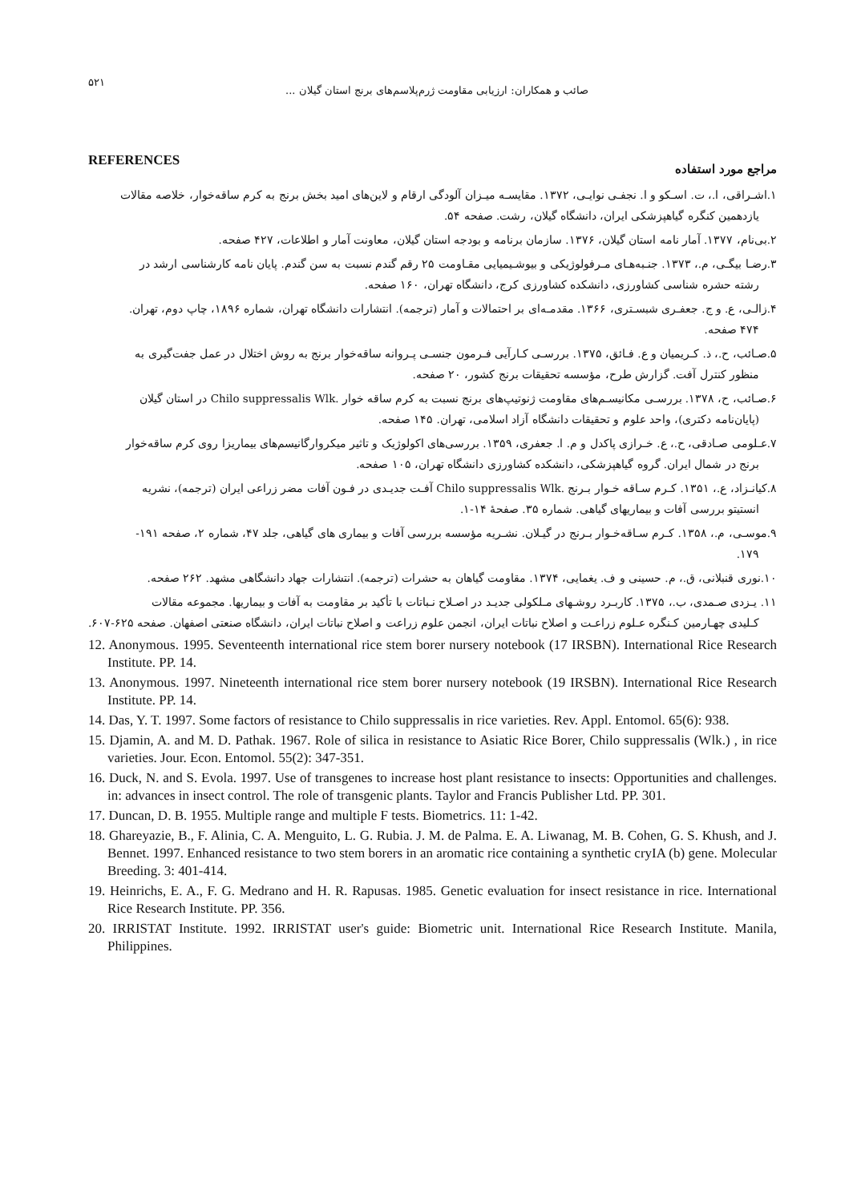۵۲۱ صائب و همکاران: ارزیابی مقاومت ژرم‌پلاسم‌های برنج استان گیلان ...
REFERENCES مراجع مورد استفاده
۱.اشـراقی، ا.، ت. اسـکو و ا. نجفـی نوایـی، ۱۳۷۲. مقایسـه میـزان آلودگی ارقام و لاین‌های امید بخش برنج به کرم ساقه‌خوار، خلاصه مقالات
یازدهمین کنگره گیاهپزشکی ایران، دانشگاه گیلان، رشت. صفحه ۵۴.
۲.بی‌نام، ۱۳۷۷. آمار نامه استان گیلان، ۱۳۷۶. سازمان برنامه و بودجه استان گیلان، معاونت آمار و اطلاعات، ۴۲۷ صفحه.
۳.رضـا بیگـی، م.، ۱۳۷۳. جنـبه‌هـای مـرفولوژیکی و بیوشـیمیایی مقـاومت ۲۵ رقم گندم نسبت به سن گندم. پایان نامه کارشناسی ارشد در
رشته حشره شناسی کشاورزی، دانشکده کشاورزی کرج، دانشگاه تهران، ۱۶۰ صفحه.
۴.زالـی، ع. و ج. جعفـری شبسـتری، ۱۳۶۶. مقدمـه‌ای بر احتمالات و آمار (ترجمه). انتشارات دانشگاه تهران، شماره ۱۸۹۶، چاپ دوم، تهران.
۴۷۴ صفحه.
۵.صـائب، ح.، ذ. کـریمیان و ع. فـائق، ۱۳۷۵. بررسـی کـارآیی فـرمون جنسـی پـروانه ساقه‌خوار برنج به روش اختلال در عمل جفت‌گیری به
منظور کنترل آفت. گزارش طرح، مؤسسه تحقیقات برنج کشور، ۲۰ صفحه.
۶.صـائب، ح، ۱۳۷۸. بررسـی مکانیسـم‌های مقاومت ژنوتیپ‌های برنج نسبت به کرم ساقه خوار .Chilo suppressalis Wlk در استان گیلان
(پایان‌نامه دکتری)، واحد علوم و تحقیقات دانشگاه آزاد اسلامی، تهران. ۱۴۵ صفحه.
۷.عـلومی صـادقی، ح.، ع. خـرازی پاکدل و م. ا. جعفری، ۱۳۵۹. بررسی‌های اکولوژیک و تاثیر میکروارگانیسم‌های بیماریزا روی کرم ساقه‌خوار
برنج در شمال ایران. گروه گیاهپزشکی، دانشکده کشاورزی دانشگاه تهران، ۱۰۵ صفحه.
۸.کیانـزاد، ع.، ۱۳۵۱. کـرم سـاقه خـوار بـرنج .Chilo suppressalis Wlk آفـت جدیـدی در فـون آفات مضر زراعی ایران (ترجمه)، نشریه
انستیتو بررسی آفات و بیماریهای گیاهی. شماره ۳۵. صفحهٔ ۱۴-۱.
۹.موسـی، م.، ۱۳۵۸. کـرم سـاقه‌خـوار بـرنج در گیـلان. نشـریه مؤسسه بررسی آفات و بیماری های گیاهی، جلد ۴۷، شماره ۲، صفحه ۱۹۱-
۱۷۹.
۱۰.نوری قنبلانی، ق.، م. حسینی و ف. یغمایی، ۱۳۷۴. مقاومت گیاهان به حشرات (ترجمه). انتشارات جهاد دانشگاهی مشهد. ۲۶۲ صفحه.
۱۱. یـزدی صـمدی، ب.، ۱۳۷۵. کاربـرد روشـهای مـلکولی جدیـد در اصـلاح نـباتات با تأکید بر مقاومت به آفات و بیماریها. مجموعه مقالات
کـلیدی چهـارمین کـنگره عـلوم زراعـت و اصلاح نباتات ایران، انجمن علوم زراعت و اصلاح نباتات ایران، دانشگاه صنعتی اصفهان. صفحه ۶۲۵-۶۰۷.
12. Anonymous. 1995. Seventeenth international rice stem borer nursery notebook (17 IRSBN). International Rice Research Institute. PP. 14.
13. Anonymous. 1997. Nineteenth international rice stem borer nursery notebook (19 IRSBN). International Rice Research Institute. PP. 14.
14. Das, Y. T. 1997. Some factors of resistance to Chilo suppressalis in rice varieties. Rev. Appl. Entomol. 65(6): 938.
15. Djamin, A. and M. D. Pathak. 1967. Role of silica in resistance to Asiatic Rice Borer, Chilo suppressalis (Wlk.) , in rice varieties. Jour. Econ. Entomol. 55(2): 347-351.
16. Duck, N. and S. Evola. 1997. Use of transgenes to increase host plant resistance to insects: Opportunities and challenges. in: advances in insect control. The role of transgenic plants. Taylor and Francis Publisher Ltd. PP. 301.
17. Duncan, D. B. 1955. Multiple range and multiple F tests. Biometrics. 11: 1-42.
18. Ghareyazie, B., F. Alinia, C. A. Menguito, L. G. Rubia. J. M. de Palma. E. A. Liwanag, M. B. Cohen, G. S. Khush, and J. Bennet. 1997. Enhanced resistance to two stem borers in an aromatic rice containing a synthetic cryIA (b) gene. Molecular Breeding. 3: 401-414.
19. Heinrichs, E. A., F. G. Medrano and H. R. Rapusas. 1985. Genetic evaluation for insect resistance in rice. International Rice Research Institute. PP. 356.
20. IRRISTAT Institute. 1992. IRRISTAT user's guide: Biometric unit. International Rice Research Institute. Manila, Philippines.